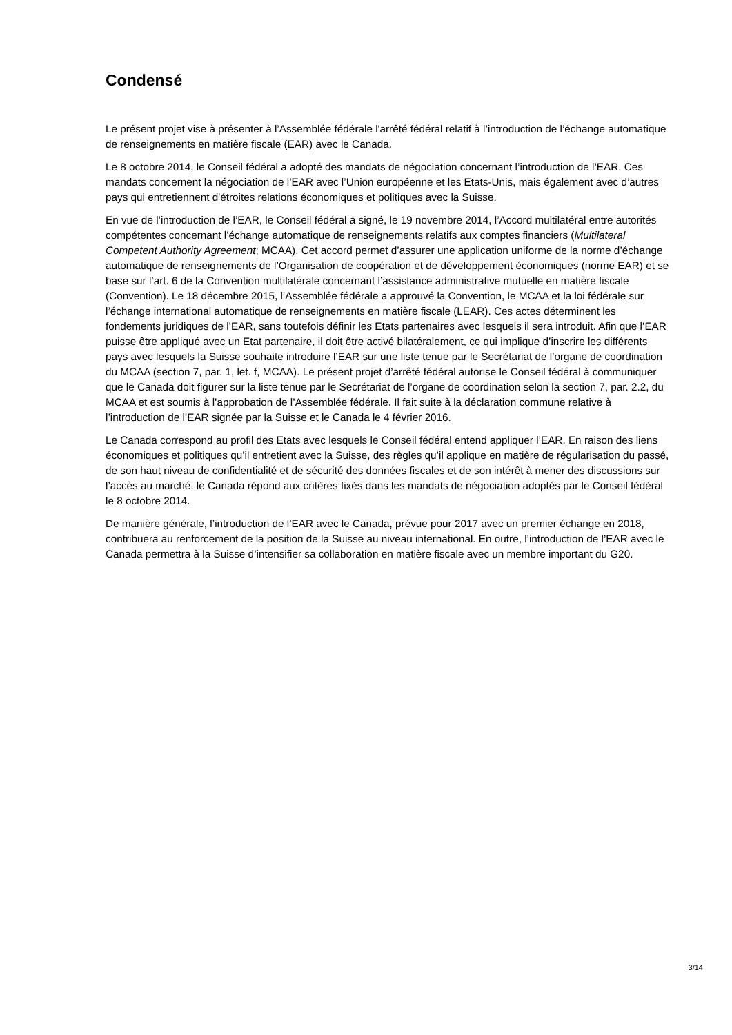Condensé
Le présent projet vise à présenter à l’Assemblée fédérale l'arrêté fédéral relatif à l’introduction de l’échange automatique de renseignements en matière fiscale (EAR) avec le Canada.
Le 8 octobre 2014, le Conseil fédéral a adopté des mandats de négociation concernant l’introduction de l’EAR. Ces mandats concernent la négociation de l’EAR avec l’Union européenne et les Etats-Unis, mais également avec d’autres pays qui entretiennent d'étroites relations économiques et politiques avec la Suisse.
En vue de l’introduction de l’EAR, le Conseil fédéral a signé, le 19 novembre 2014, l’Accord multilatéral entre autorités compétentes concernant l’échange automatique de renseignements relatifs aux comptes financiers (Multilateral Competent Authority Agreement; MCAA). Cet accord permet d’assurer une application uniforme de la norme d’échange automatique de renseignements de l’Organisation de coopération et de développement économiques (norme EAR) et se base sur l’art. 6 de la Convention multilatérale concernant l’assistance administrative mutuelle en matière fiscale (Convention). Le 18 décembre 2015, l’Assemblée fédérale a approuvé la Convention, le MCAA et la loi fédérale sur l’échange international automatique de renseignements en matière fiscale (LEAR). Ces actes déterminent les fondements juridiques de l’EAR, sans toutefois définir les Etats partenaires avec lesquels il sera introduit. Afin que l’EAR puisse être appliqué avec un Etat partenaire, il doit être activé bilatéralement, ce qui implique d’inscrire les différents pays avec lesquels la Suisse souhaite introduire l’EAR sur une liste tenue par le Secrétariat de l’organe de coordination du MCAA (section 7, par. 1, let. f, MCAA). Le présent projet d’arrêté fédéral autorise le Conseil fédéral à communiquer que le Canada doit figurer sur la liste tenue par le Secrétariat de l’organe de coordination selon la section 7, par. 2.2, du MCAA et est soumis à l’approbation de l’Assemblée fédérale. Il fait suite à la déclaration commune relative à l’introduction de l’EAR signée par la Suisse et le Canada le 4 février 2016.
Le Canada correspond au profil des Etats avec lesquels le Conseil fédéral entend appliquer l’EAR. En raison des liens économiques et politiques qu’il entretient avec la Suisse, des règles qu’il applique en matière de régularisation du passé, de son haut niveau de confidentialité et de sécurité des données fiscales et de son intérêt à mener des discussions sur l’accès au marché, le Canada répond aux critères fixés dans les mandats de négociation adoptés par le Conseil fédéral le 8 octobre 2014.
De manière générale, l’introduction de l’EAR avec le Canada, prévue pour 2017 avec un premier échange en 2018, contribuera au renforcement de la position de la Suisse au niveau international. En outre, l’introduction de l’EAR avec le Canada permettra à la Suisse d’intensifier sa collaboration en matière fiscale avec un membre important du G20.
3/14